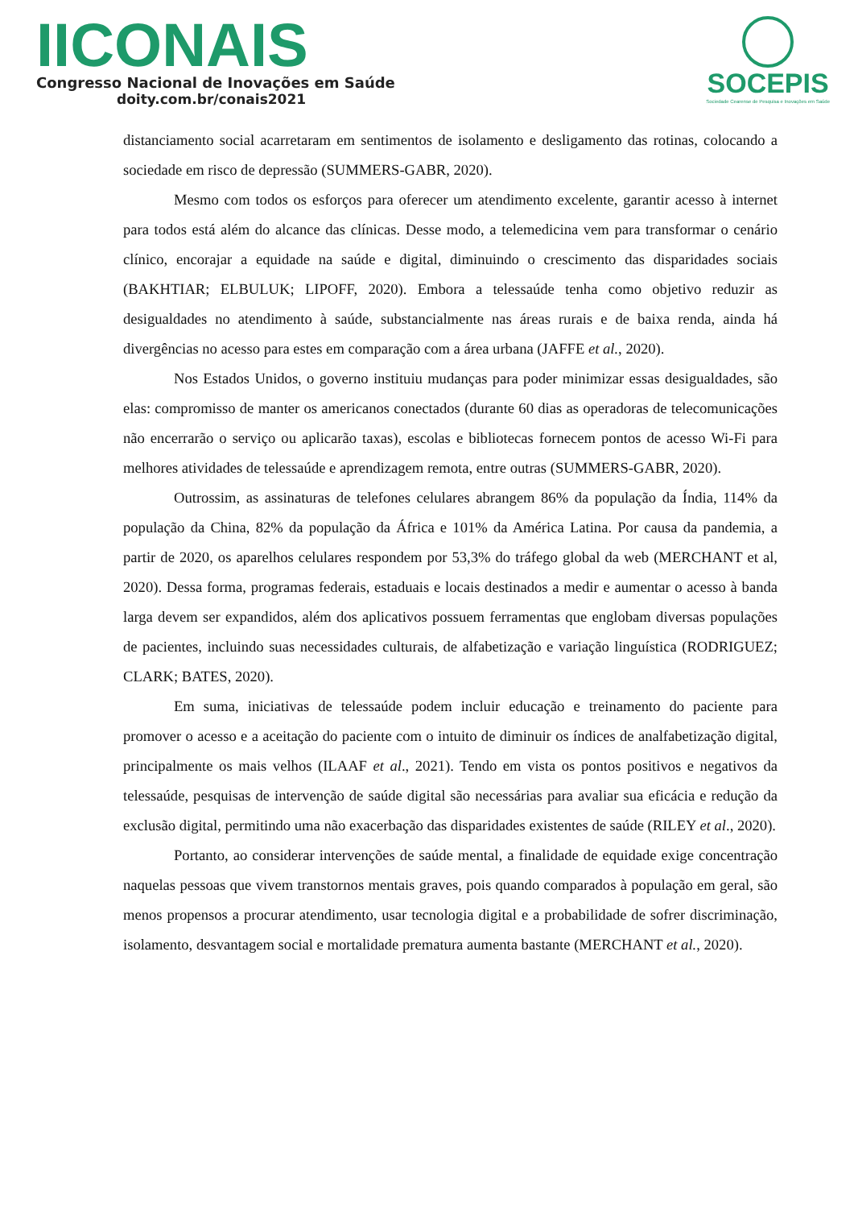IICONAIS
Congresso Nacional de Inovações em Saúde
doity.com.br/conais2021
SOCEPIS
Sociedade Cearense de Pesquisa e Inovações em Saúde
distanciamento social acarretaram em sentimentos de isolamento e desligamento das rotinas, colocando a sociedade em risco de depressão (SUMMERS-GABR, 2020).
Mesmo com todos os esforços para oferecer um atendimento excelente, garantir acesso à internet para todos está além do alcance das clínicas. Desse modo, a telemedicina vem para transformar o cenário clínico, encorajar a equidade na saúde e digital, diminuindo o crescimento das disparidades sociais (BAKHTIAR; ELBULUK; LIPOFF, 2020). Embora a telessaúde tenha como objetivo reduzir as desigualdades no atendimento à saúde, substancialmente nas áreas rurais e de baixa renda, ainda há divergências no acesso para estes em comparação com a área urbana (JAFFE et al., 2020).
Nos Estados Unidos, o governo instituiu mudanças para poder minimizar essas desigualdades, são elas: compromisso de manter os americanos conectados (durante 60 dias as operadoras de telecomunicações não encerrarão o serviço ou aplicarão taxas), escolas e bibliotecas fornecem pontos de acesso Wi-Fi para melhores atividades de telessaúde e aprendizagem remota, entre outras (SUMMERS-GABR, 2020).
Outrossim, as assinaturas de telefones celulares abrangem 86% da população da Índia, 114% da população da China, 82% da população da África e 101% da América Latina. Por causa da pandemia, a partir de 2020, os aparelhos celulares respondem por 53,3% do tráfego global da web (MERCHANT et al, 2020). Dessa forma, programas federais, estaduais e locais destinados a medir e aumentar o acesso à banda larga devem ser expandidos, além dos aplicativos possuem ferramentas que englobam diversas populações de pacientes, incluindo suas necessidades culturais, de alfabetização e variação linguística (RODRIGUEZ; CLARK; BATES, 2020).
Em suma, iniciativas de telessaúde podem incluir educação e treinamento do paciente para promover o acesso e a aceitação do paciente com o intuito de diminuir os índices de analfabetização digital, principalmente os mais velhos (ILAAF et al., 2021). Tendo em vista os pontos positivos e negativos da telessaúde, pesquisas de intervenção de saúde digital são necessárias para avaliar sua eficácia e redução da exclusão digital, permitindo uma não exacerbação das disparidades existentes de saúde (RILEY et al., 2020).
Portanto, ao considerar intervenções de saúde mental, a finalidade de equidade exige concentração naquelas pessoas que vivem transtornos mentais graves, pois quando comparados à população em geral, são menos propensos a procurar atendimento, usar tecnologia digital e a probabilidade de sofrer discriminação, isolamento, desvantagem social e mortalidade prematura aumenta bastante (MERCHANT et al., 2020).